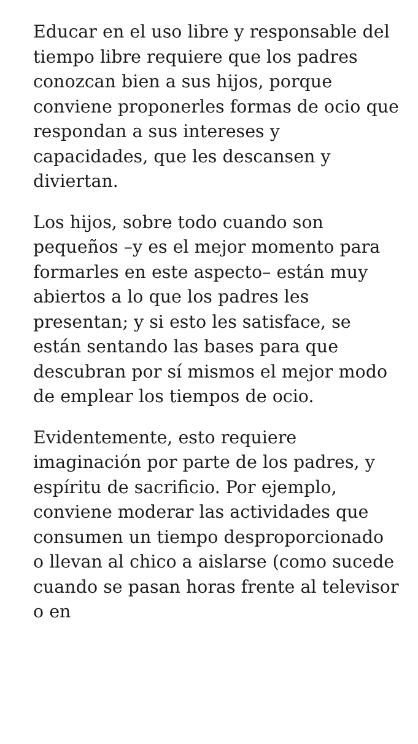Educar en el uso libre y responsable del tiempo libre requiere que los padres conozcan bien a sus hijos, porque conviene proponerles formas de ocio que respondan a sus intereses y capacidades, que les descansen y diviertan.
Los hijos, sobre todo cuando son pequeños –y es el mejor momento para formarles en este aspecto– están muy abiertos a lo que los padres les presentan; y si esto les satisface, se están sentando las bases para que descubran por sí mismos el mejor modo de emplear los tiempos de ocio.
Evidentemente, esto requiere imaginación por parte de los padres, y espíritu de sacrificio. Por ejemplo, conviene moderar las actividades que consumen un tiempo desproporcionado o llevan al chico a aislarse (como sucede cuando se pasan horas frente al televisor o en